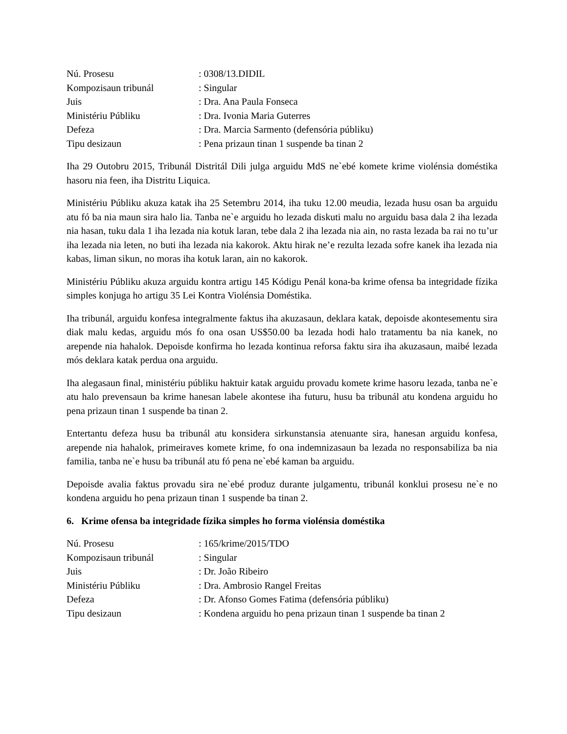| Nú. Prosesu | : 0308/13.DIDIL |
| Kompozisaun tribunál | : Singular |
| Juis | : Dra. Ana Paula Fonseca |
| Ministériu Públiku | : Dra. Ivonia Maria Guterres |
| Defeza | : Dra. Marcia Sarmento (defensória públiku) |
| Tipu desizaun | : Pena prizaun tinan 1 suspende ba tinan 2 |
Iha 29 Outobru 2015, Tribunál Distritál Dili julga arguidu MdS ne`ebé komete krime violénsia doméstika hasoru nia feen, iha Distritu Liquica.
Ministériu Públiku akuza katak iha 25 Setembru 2014, iha tuku 12.00 meudia, lezada husu osan ba arguidu atu fó ba nia maun sira halo lia. Tanba ne`e arguidu ho lezada diskuti malu no arguidu basa dala 2 iha lezada nia hasan, tuku dala 1 iha lezada nia kotuk laran, tebe dala 2 iha lezada nia ain, no rasta lezada ba rai no tu’ur iha lezada nia leten, no buti iha lezada nia kakorok. Aktu hirak ne’e rezulta lezada sofre kanek iha lezada nia kabas, liman sikun, no moras iha kotuk laran, ain no kakorok.
Ministériu Públiku akuza arguidu kontra artigu 145 Kódigu Penál kona-ba krime ofensa ba integridade fízika simples konjuga ho artigu 35 Lei Kontra Violénsia Doméstika.
Iha tribunál, arguidu konfesa integralmente faktus iha akuzasaun, deklara katak, depoisde akontesementu sira diak malu kedas, arguidu mós fo ona osan US$50.00 ba lezada hodi halo tratamentu ba nia kanek, no arepende nia hahalok. Depoisde konfirma ho lezada kontinua reforsa faktu sira iha akuzasaun, maibé lezada mós deklara katak perdua ona arguidu.
Iha alegasaun final, ministériu públiku haktuir katak arguidu provadu komete krime hasoru lezada, tanba ne`e atu halo prevensaun ba krime hanesan labele akontese iha futuru, husu ba tribunál atu kondena arguidu ho pena prizaun tinan 1 suspende ba tinan 2.
Entertantu defeza husu ba tribunál atu konsidera sirkunstansia atenuante sira, hanesan arguidu konfesa, arepende nia hahalok, primeiraves komete krime, fo ona indemnizasaun ba lezada no responsabiliza ba nia familia, tanba ne`e husu ba tribunál atu fó pena ne`ebé kaman ba arguidu.
Depoisde avalia faktus provadu sira ne`ebé produz durante julgamentu, tribunál konklui prosesu ne`e no kondena arguidu ho pena prizaun tinan 1 suspende ba tinan 2.
6. Krime ofensa ba integridade fízika simples ho forma violénsia doméstika
| Nú. Prosesu | : 165/krime/2015/TDO |
| Kompozisaun tribunál | : Singular |
| Juis | : Dr. João Ribeiro |
| Ministériu Públiku | : Dra. Ambrosio Rangel Freitas |
| Defeza | : Dr. Afonso Gomes Fatima (defensória públiku) |
| Tipu desizaun | : Kondena arguidu ho pena prizaun tinan 1 suspende ba tinan 2 |